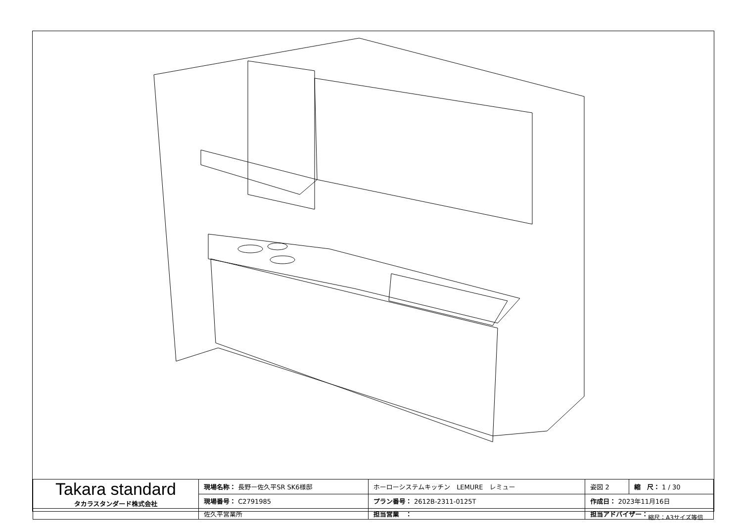| Takara standard タカラスタンダード株式会社 | 現場名称： 長野ー佐久平SR SK6様邸 | ホーローシステムキッチン LEMURE レミュー | 姿図 2 | 縮 尺： 1 / 30 |
| | 現場番号： C2791985 | プラン番号： 2612B-2311-0125T | 作成日： 2023年11月16日 | |
| | 佐久平営業所 | 担当営業 ： | 担当アドバイザー： | |
縮尺：A3サイズ等倍